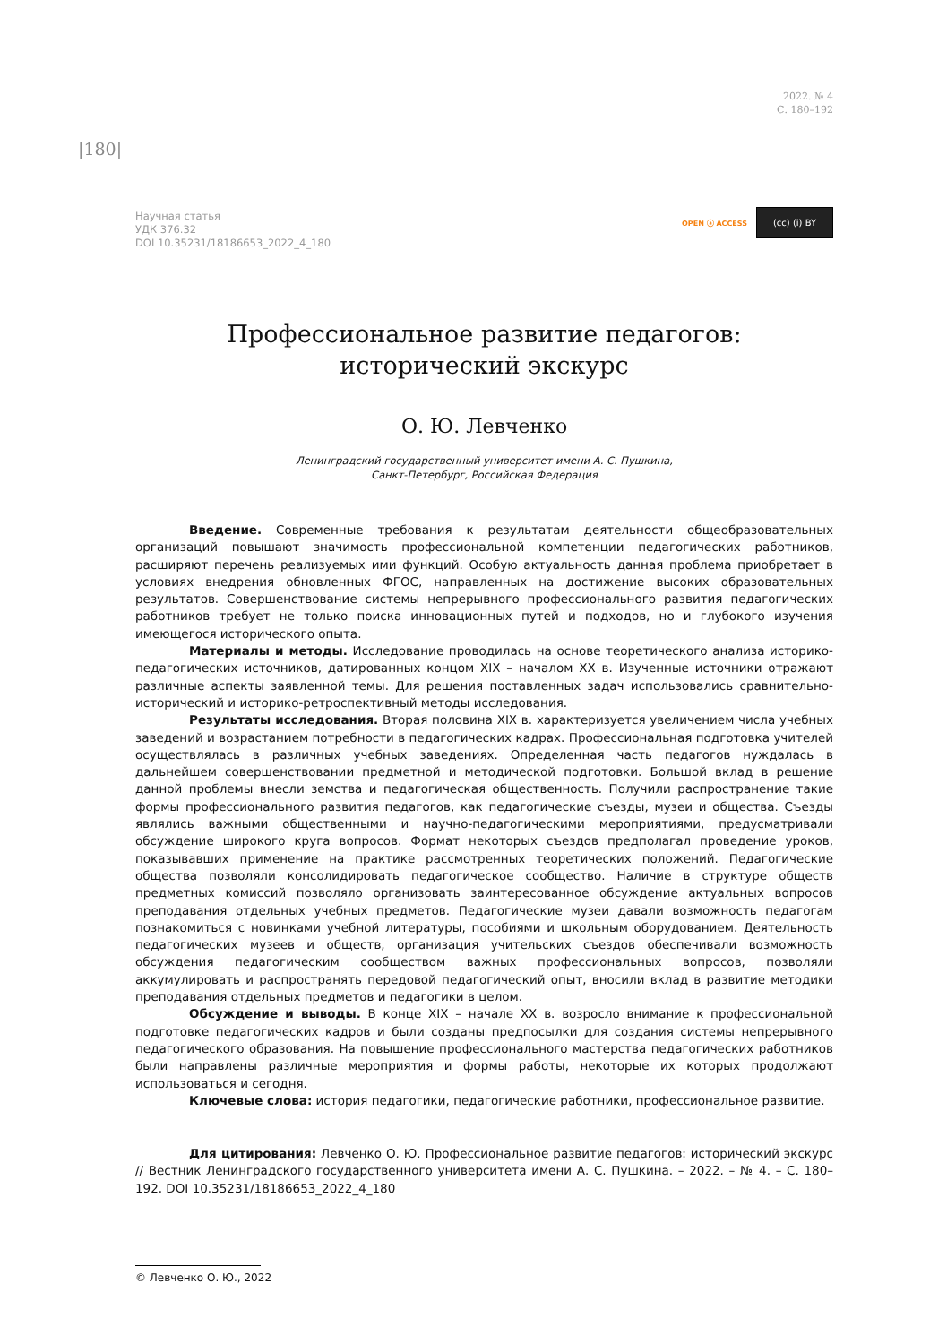2022. № 4
С. 180–192
|180|
Научная статья
УДК 376.32
DOI 10.35231/18186653_2022_4_180
OPEN ⓐ ACCESS
(cc) (i) BY
Профессиональное развитие педагогов:
исторический экскурс
О. Ю. Левченко
Ленинградский государственный университет имени А. С. Пушкина,
Санкт-Петербург, Российская Федерация
Введение. Современные требования к результатам деятельности общеобразовательных организаций повышают значимость профессиональной компетенции педагогических работников, расширяют перечень реализуемых ими функций. Особую актуальность данная проблема приобретает в условиях внедрения обновленных ФГОС, направленных на достижение высоких образовательных результатов. Совершенствование системы непрерывного профессионального развития педагогических работников требует не только поиска инновационных путей и подходов, но и глубокого изучения имеющегося исторического опыта.
Материалы и методы. Исследование проводилась на основе теоретического анализа историко-педагогических источников, датированных концом XIX – началом XX в. Изученные источники отражают различные аспекты заявленной темы. Для решения поставленных задач использовались сравнительно-исторический и историко-ретроспективный методы исследования.
Результаты исследования. Вторая половина XIX в. характеризуется увеличением числа учебных заведений и возрастанием потребности в педагогических кадрах. Профессиональная подготовка учителей осуществлялась в различных учебных заведениях. Определенная часть педагогов нуждалась в дальнейшем совершенствовании предметной и методической подготовки. Большой вклад в решение данной проблемы внесли земства и педагогическая общественность. Получили распространение такие формы профессионального развития педагогов, как педагогические съезды, музеи и общества. Съезды являлись важными общественными и научно-педагогическими мероприятиями, предусматривали обсуждение широкого круга вопросов. Формат некоторых съездов предполагал проведение уроков, показывавших применение на практике рассмотренных теоретических положений. Педагогические общества позволяли консолидировать педагогическое сообщество. Наличие в структуре обществ предметных комиссий позволяло организовать заинтересованное обсуждение актуальных вопросов преподавания отдельных учебных предметов. Педагогические музеи давали возможность педагогам познакомиться с новинками учебной литературы, пособиями и школьным оборудованием. Деятельность педагогических музеев и обществ, организация учительских съездов обеспечивали возможность обсуждения педагогическим сообществом важных профессиональных вопросов, позволяли аккумулировать и распространять передовой педагогический опыт, вносили вклад в развитие методики преподавания отдельных предметов и педагогики в целом.
Обсуждение и выводы. В конце XIX – начале XX в. возросло внимание к профессиональной подготовке педагогических кадров и были созданы предпосылки для создания системы непрерывного педагогического образования. На повышение профессионального мастерства педагогических работников были направлены различные мероприятия и формы работы, некоторые их которых продолжают использоваться и сегодня.
Ключевые слова: история педагогики, педагогические работники, профессиональное развитие.
Для цитирования: Левченко О. Ю. Профессиональное развитие педагогов: исторический экскурс // Вестник Ленинградского государственного университета имени А. С. Пушкина. – 2022. – № 4. – С. 180–192. DOI 10.35231/18186653_2022_4_180
© Левченко О. Ю., 2022